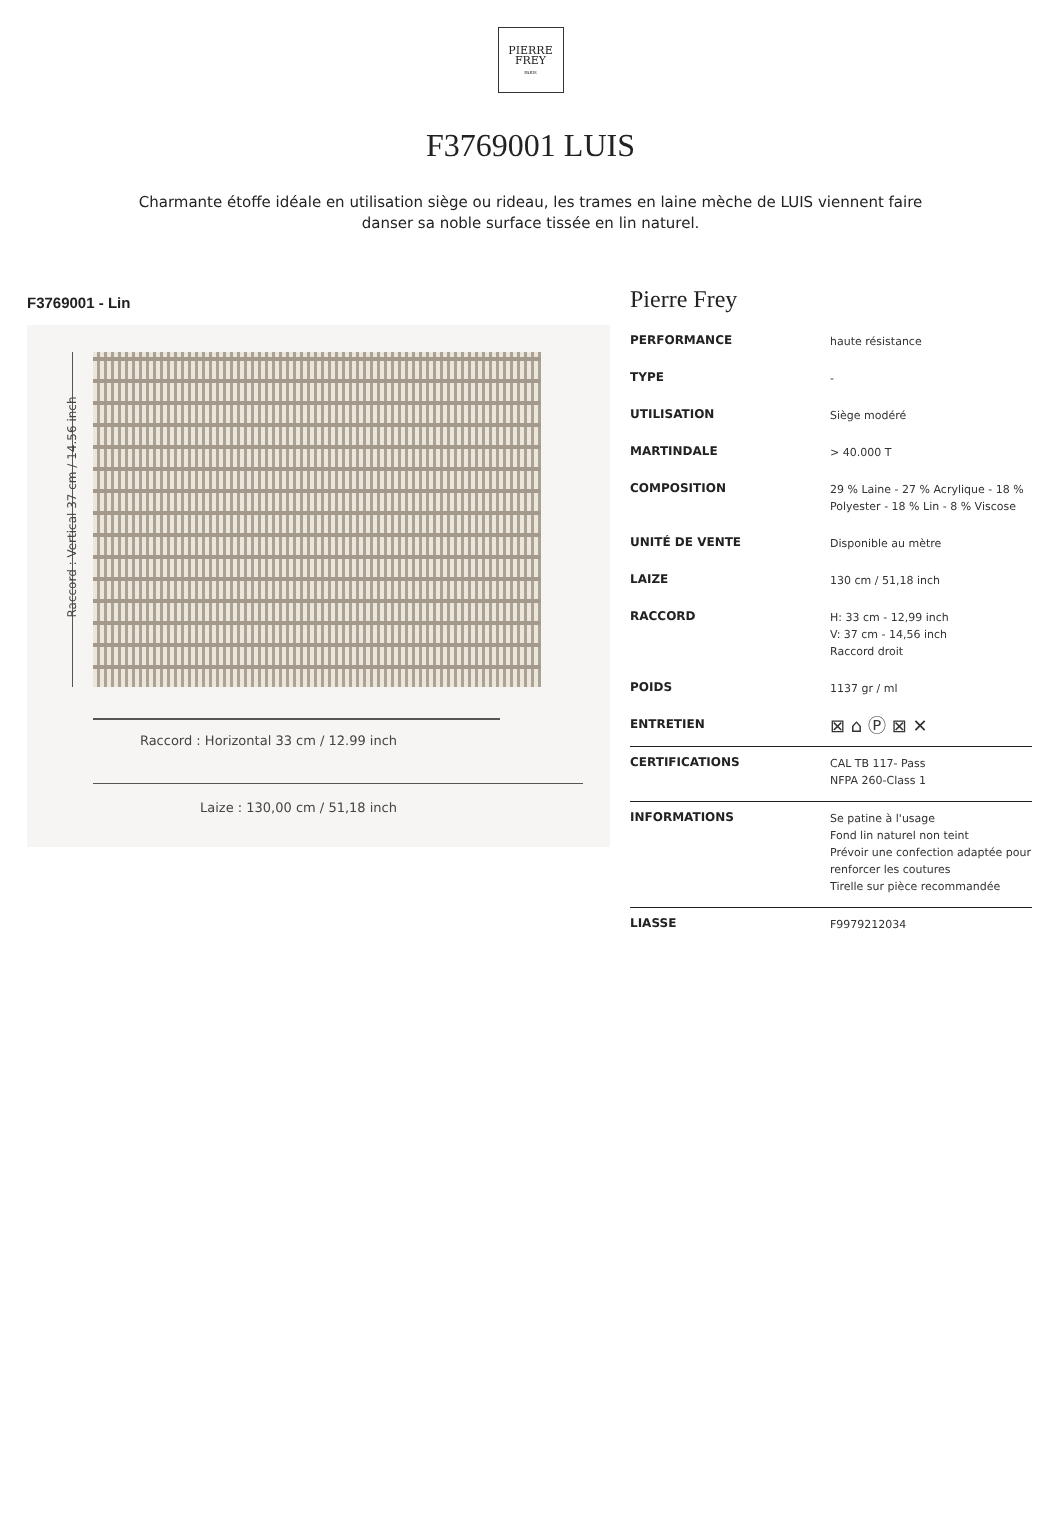PIERRE
FREY
PARIS
F3769001 LUIS
Charmante étoffe idéale en utilisation siège ou rideau, les trames en laine mèche de LUIS viennent faire danser sa noble surface tissée en lin naturel.
F3769001 - Lin
Raccord : Vertical 37 cm / 14.56 inch
Raccord : Horizontal 33 cm / 12.99 inch
Laize : 130,00 cm / 51,18 inch
Pierre Frey
| PERFORMANCE | haute résistance |
| TYPE | - |
| UTILISATION | Siège modéré |
| MARTINDALE | > 40.000 T |
| COMPOSITION | 29 % Laine - 27 % Acrylique - 18 % Polyester - 18 % Lin - 8 % Viscose |
| UNITÉ DE VENTE | Disponible au mètre |
| LAIZE | 130 cm / 51,18 inch |
| RACCORD | H: 33 cm - 12,99 inch V: 37 cm - 14,56 inch Raccord droit |
| POIDS | 1137 gr / ml |
| ENTRETIEN | ⊠ ⌂ Ⓟ ⊠ ✕ |
| CERTIFICATIONS | CAL TB 117- Pass NFPA 260-Class 1 |
| INFORMATIONS | Se patine à l'usage Fond lin naturel non teint Prévoir une confection adaptée pour renforcer les coutures Tirelle sur pièce recommandée |
| LIASSE | F9979212034 |